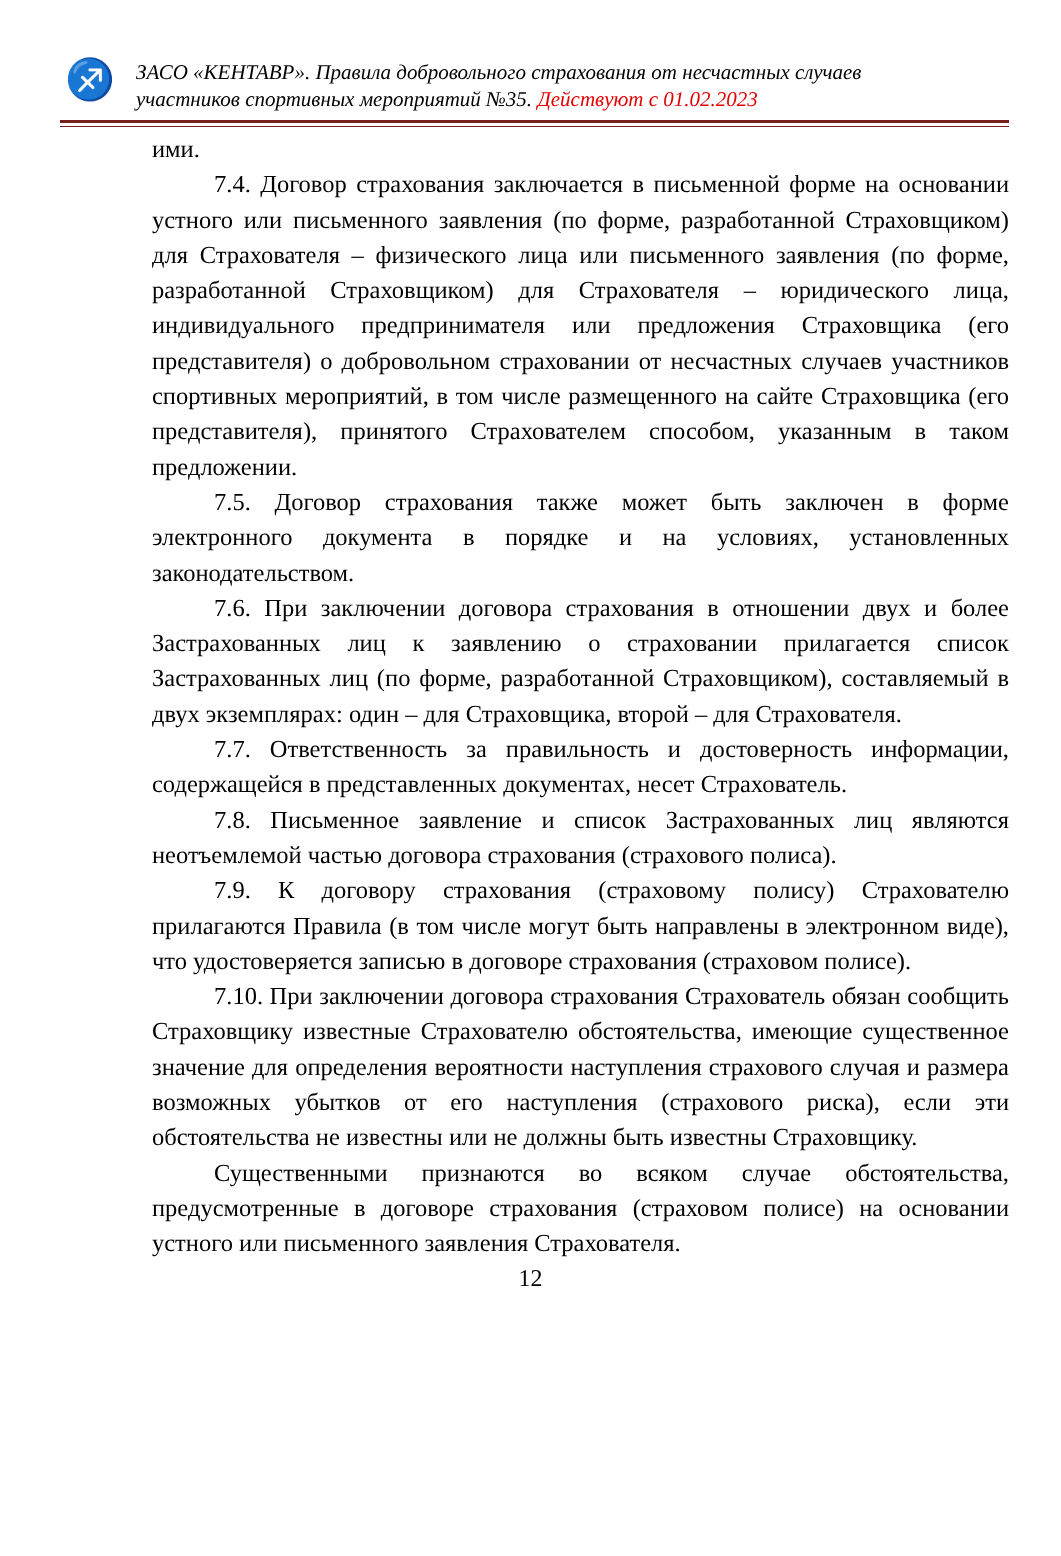♐
ЗАСО «КЕНТАВР». Правила добровольного страхования от несчастных случаев
участников спортивных мероприятий №35. Действуют с 01.02.2023
ими.
7.4. Договор страхования заключается в письменной форме на основании устного или письменного заявления (по форме, разработанной Страховщиком) для Страхователя – физического лица или письменного заявления (по форме, разработанной Страховщиком) для Страхователя – юридического лица, индивидуального предпринимателя или предложения Страховщика (его представителя) о добровольном страховании от несчастных случаев участников спортивных мероприятий, в том числе размещенного на сайте Страховщика (его представителя), принятого Страхователем способом, указанным в таком предложении.
7.5. Договор страхования также может быть заключен в форме электронного документа в порядке и на условиях, установленных законодательством.
7.6. При заключении договора страхования в отношении двух и более Застрахованных лиц к заявлению о страховании прилагается список Застрахованных лиц (по форме, разработанной Страховщиком), составляемый в двух экземплярах: один – для Страховщика, второй – для Страхователя.
7.7. Ответственность за правильность и достоверность информации, содержащейся в представленных документах, несет Страхователь.
7.8. Письменное заявление и список Застрахованных лиц являются неотъемлемой частью договора страхования (страхового полиса).
7.9. К договору страхования (страховому полису) Страхователю прилагаются Правила (в том числе могут быть направлены в электронном виде), что удостоверяется записью в договоре страхования (страховом полисе).
7.10. При заключении договора страхования Страхователь обязан сообщить Страховщику известные Страхователю обстоятельства, имеющие существенное значение для определения вероятности наступления страхового случая и размера возможных убытков от его наступления (страхового риска), если эти обстоятельства не известны или не должны быть известны Страховщику.
Существенными признаются во всяком случае обстоятельства, предусмотренные в договоре страхования (страховом полисе) на основании устного или письменного заявления Страхователя.
12